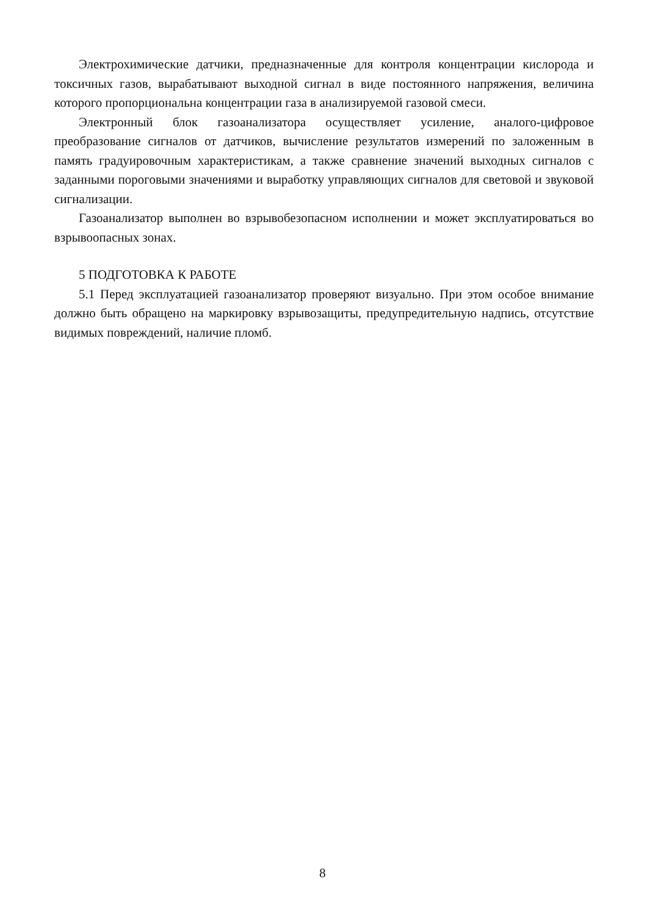Электрохимические датчики, предназначенные для контроля концентрации кислорода и токсичных газов, вырабатывают выходной сигнал в виде постоянного напряжения, величина которого пропорциональна концентрации газа в анализируемой газовой смеси.
Электронный блок газоанализатора осуществляет усиление, аналого-цифровое преобразование сигналов от датчиков, вычисление результатов измерений по заложенным в память градуировочным характеристикам, а также сравнение значений выходных сигналов с заданными пороговыми значениями и выработку управляющих сигналов для световой и звуковой сигнализации.
Газоанализатор выполнен во взрывобезопасном исполнении и может эксплуатироваться во взрывоопасных зонах.
5 ПОДГОТОВКА К РАБОТЕ
5.1 Перед эксплуатацией газоанализатор проверяют визуально. При этом особое внимание должно быть обращено на маркировку взрывозащиты, предупредительную надпись, отсутствие видимых повреждений, наличие пломб.
8